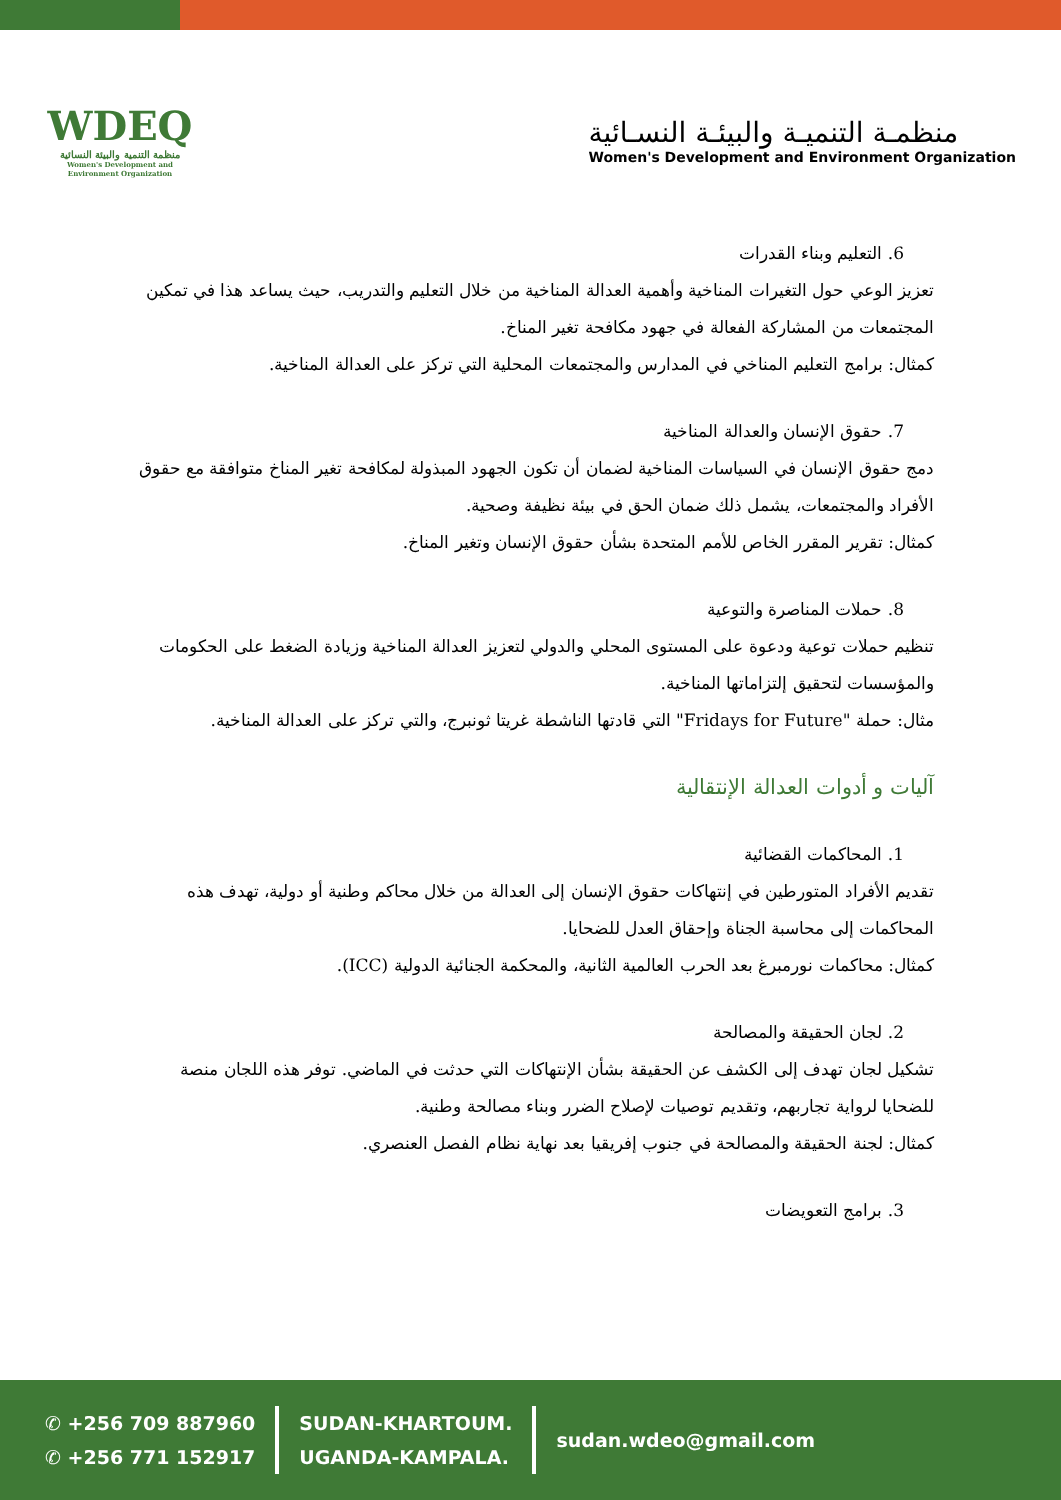WDEQ
منظمة التنمية والبيئة النسائية
Women's Development and Environment Organization
منظمـة التنميـة والبيئـة النسـائية
Women's Development and Environment Organization
6. التعليم وبناء القدرات
تعزيز الوعي حول التغيرات المناخية وأهمية العدالة المناخية من خلال التعليم والتدريب، حيث يساعد هذا في تمكين المجتمعات من المشاركة الفعالة في جهود مكافحة تغير المناخ.
كمثال: برامج التعليم المناخي في المدارس والمجتمعات المحلية التي تركز على العدالة المناخية.
7. حقوق الإنسان والعدالة المناخية
دمج حقوق الإنسان في السياسات المناخية لضمان أن تكون الجهود المبذولة لمكافحة تغير المناخ متوافقة مع حقوق الأفراد والمجتمعات، يشمل ذلك ضمان الحق في بيئة نظيفة وصحية.
كمثال: تقرير المقرر الخاص للأمم المتحدة بشأن حقوق الإنسان وتغير المناخ.
8. حملات المناصرة والتوعية
تنظيم حملات توعية ودعوة على المستوى المحلي والدولي لتعزيز العدالة المناخية وزيادة الضغط على الحكومات والمؤسسات لتحقيق إلتزاماتها المناخية.
مثال: حملة "Fridays for Future" التي قادتها الناشطة غريتا ثونبرج، والتي تركز على العدالة المناخية.
آليات و أدوات العدالة الإنتقالية
1. المحاكمات القضائية
تقديم الأفراد المتورطين في إنتهاكات حقوق الإنسان إلى العدالة من خلال محاكم وطنية أو دولية، تهدف هذه المحاكمات إلى محاسبة الجناة وإحقاق العدل للضحايا.
كمثال: محاكمات نورمبرغ بعد الحرب العالمية الثانية، والمحكمة الجنائية الدولية (ICC).
2. لجان الحقيقة والمصالحة
تشكيل لجان تهدف إلى الكشف عن الحقيقة بشأن الإنتهاكات التي حدثت في الماضي. توفر هذه اللجان منصة للضحايا لرواية تجاربهم، وتقديم توصيات لإصلاح الضرر وبناء مصالحة وطنية.
كمثال: لجنة الحقيقة والمصالحة في جنوب إفريقيا بعد نهاية نظام الفصل العنصري.
3. برامج التعويضات
✆ +256 709 887960
✆ +256 771 152917
SUDAN-KHARTOUM.
UGANDA-KAMPALA.
sudan.wdeo@gmail.com